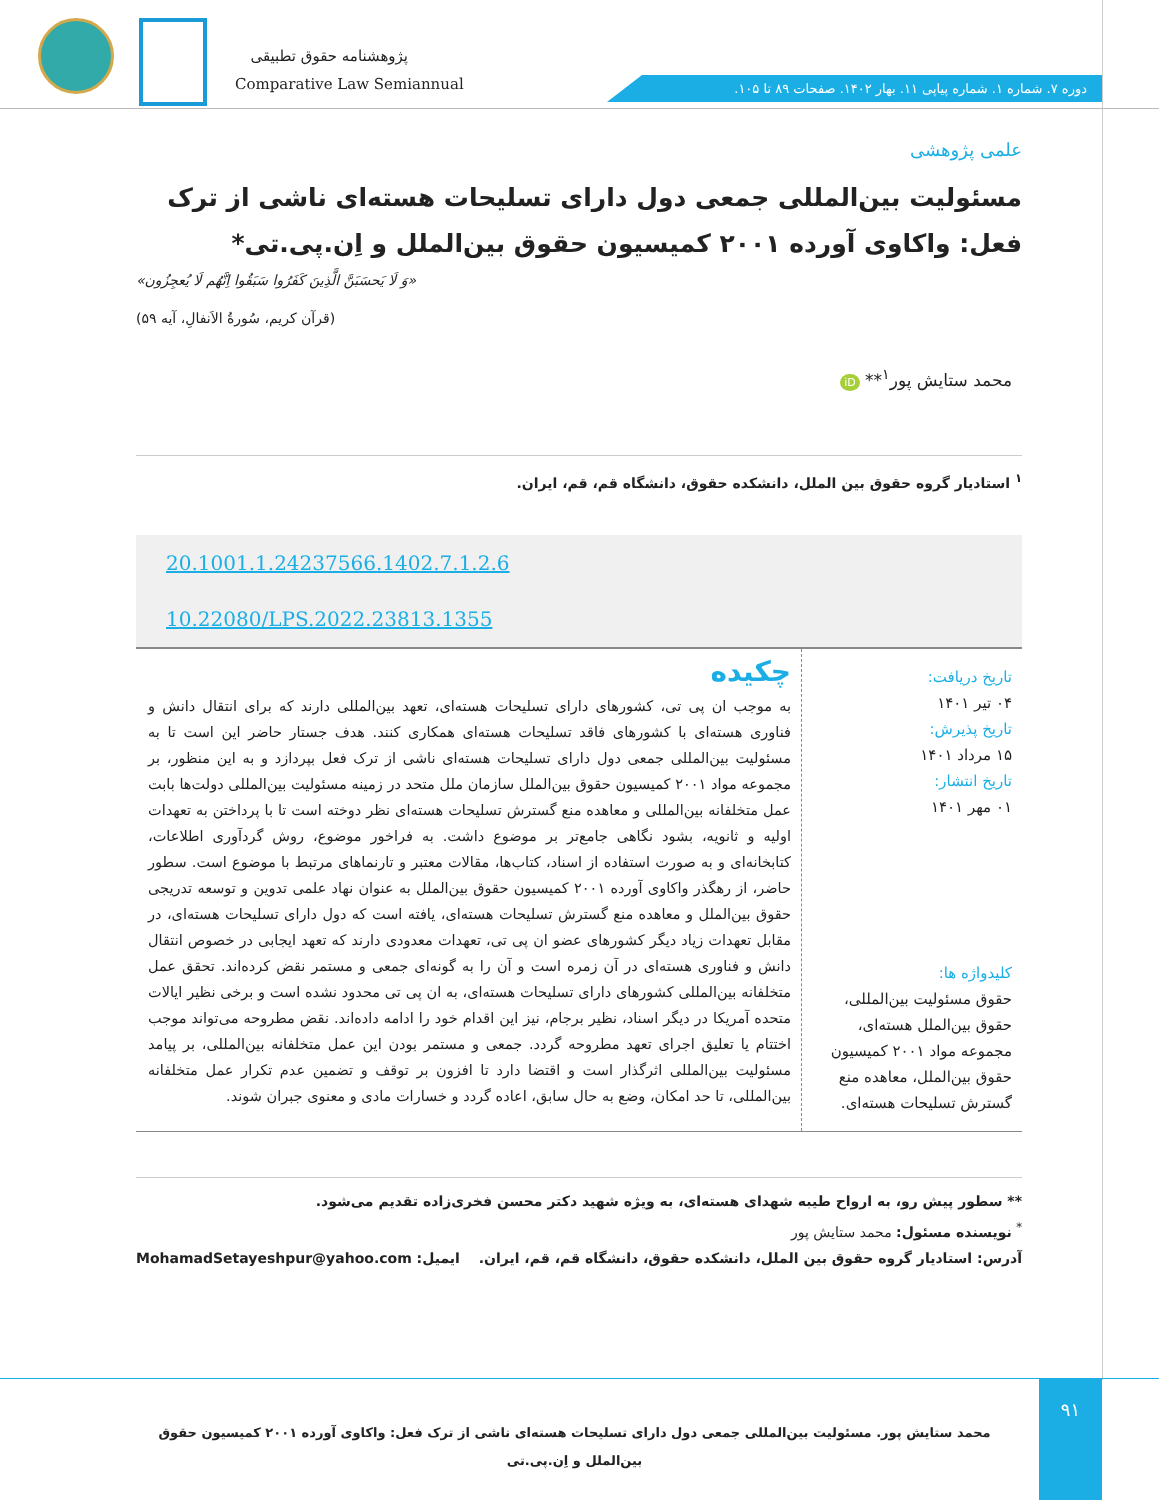پژوهشنامه حقوق تطبیقی
Comparative Law Semiannual
دوره ۷. شماره ۱. شماره پیاپی ۱۱. بهار ۱۴۰۲. صفحات ۸۹ تا ۱۰۵.
علمی پژوهشی
مسئولیت بین‌المللی جمعی دول دارای تسلیحات هسته‌ای ناشی از ترک فعل: واکاوی آورده ۲۰۰۱ کمیسیون حقوق بین‌الملل و اِن.پی.تی*
«وَ لَا یَحسَبَنَّ الَّذِینَ کَفَرُوا سَبَقُوا اِنَّهُم لَا یُعجِزُون»
(قرآن کریم، سُورةُ الاَنفالِ، آیه ۵۹)
محمد ستایش پور<sup>۱</sup>** iD
<sup>۱</sup> استادیار گروه حقوق بین الملل، دانشکده حقوق، دانشگاه قم، قم، ایران.
20.1001.1.24237566.1402.7.1.2.6
10.22080/LPS.2022.23813.1355
تاریخ دریافت:
۰۴ تیر ۱۴۰۱
تاریخ پذیرش:
۱۵ مرداد ۱۴۰۱
تاریخ انتشار:
۰۱ مهر ۱۴۰۱
کلیدواژه ها:
حقوق مسئولیت بین‌المللی، حقوق بین‌الملل هسته‌ای، مجموعه مواد ۲۰۰۱ کمیسیون حقوق بین‌الملل، معاهده منع گسترش تسلیحات هسته‌ای.
چکیده
به موجب ان پی تی، کشورهای دارای تسلیحات هسته‌ای، تعهد بین‌المللی دارند که برای انتقال دانش و فناوری هسته‌ای با کشورهای فاقد تسلیحات هسته‌ای همکاری کنند. هدف جستار حاضر این است تا به مسئولیت بین‌المللی جمعی دول دارای تسلیحات هسته‌ای ناشی از ترک فعل بپردازد و به این منظور، بر مجموعه مواد ۲۰۰۱ کمیسیون حقوق بین‌الملل سازمان ملل متحد در زمینه مسئولیت بین‌المللی دولت‌ها بابت عمل متخلفانه بین‌المللی و معاهده منع گسترش تسلیحات هسته‌ای نظر دوخته است تا با پرداختن به تعهدات اولیه و ثانویه، بشود نگاهی جامع‌تر بر موضوع داشت. به فراخور موضوع، روش گردآوری اطلاعات، کتابخانه‌ای و به صورت استفاده از اسناد، کتاب‌ها، مقالات معتبر و تارنماهای مرتبط با موضوع است. سطور حاضر، از رهگذر واکاوی آورده ۲۰۰۱ کمیسیون حقوق بین‌الملل به عنوان نهاد علمی تدوین و توسعه تدریجی حقوق بین‌الملل و معاهده منع گسترش تسلیحات هسته‌ای، یافته است که دول دارای تسلیحات هسته‌ای، در مقابل تعهدات زیاد دیگر کشورهای عضو ان پی تی، تعهدات معدودی دارند که تعهد ایجابی در خصوص انتقال دانش و فناوری هسته‌ای در آن زمره است و آن را به گونه‌ای جمعی و مستمر نقض کرده‌اند. تحقق عمل متخلفانه بین‌المللی کشورهای دارای تسلیحات هسته‌ای، به ان پی تی محدود نشده است و برخی نظیر ایالات متحده آمریکا در دیگر اسناد، نظیر برجام، نیز این اقدام خود را ادامه داده‌اند. نقض مطروحه می‌تواند موجب اختتام یا تعلیق اجرای تعهد مطروحه گردد. جمعی و مستمر بودن این عمل متخلفانه بین‌المللی، بر پیامد مسئولیت بین‌المللی اثرگذار است و اقتضا دارد تا افزون بر توقف و تضمین عدم تکرار عمل متخلفانه بین‌المللی، تا حد امکان، وضع به حال سابق، اعاده گردد و خسارات مادی و معنوی جبران شوند.
** سطور پیش رو، به ارواح طیبه شهدای هسته‌ای، به ویژه شهید دکتر محسن فخری‌زاده تقدیم می‌شود.
<sup>*</sup> نویسنده مسئول: محمد ستایش پور
آدرس: استادیار گروه حقوق بین الملل، دانشکده حقوق، دانشگاه قم، قم، ایران. ایمیل: MohamadSetayeshpur@yahoo.com
۹۱
محمد ستایش پور. مسئولیت بین‌المللی جمعی دول دارای تسلیحات هسته‌ای ناشی از ترک فعل: واکاوی آورده ۲۰۰۱ کمیسیون حقوق بین‌الملل و اِن.پی.تی